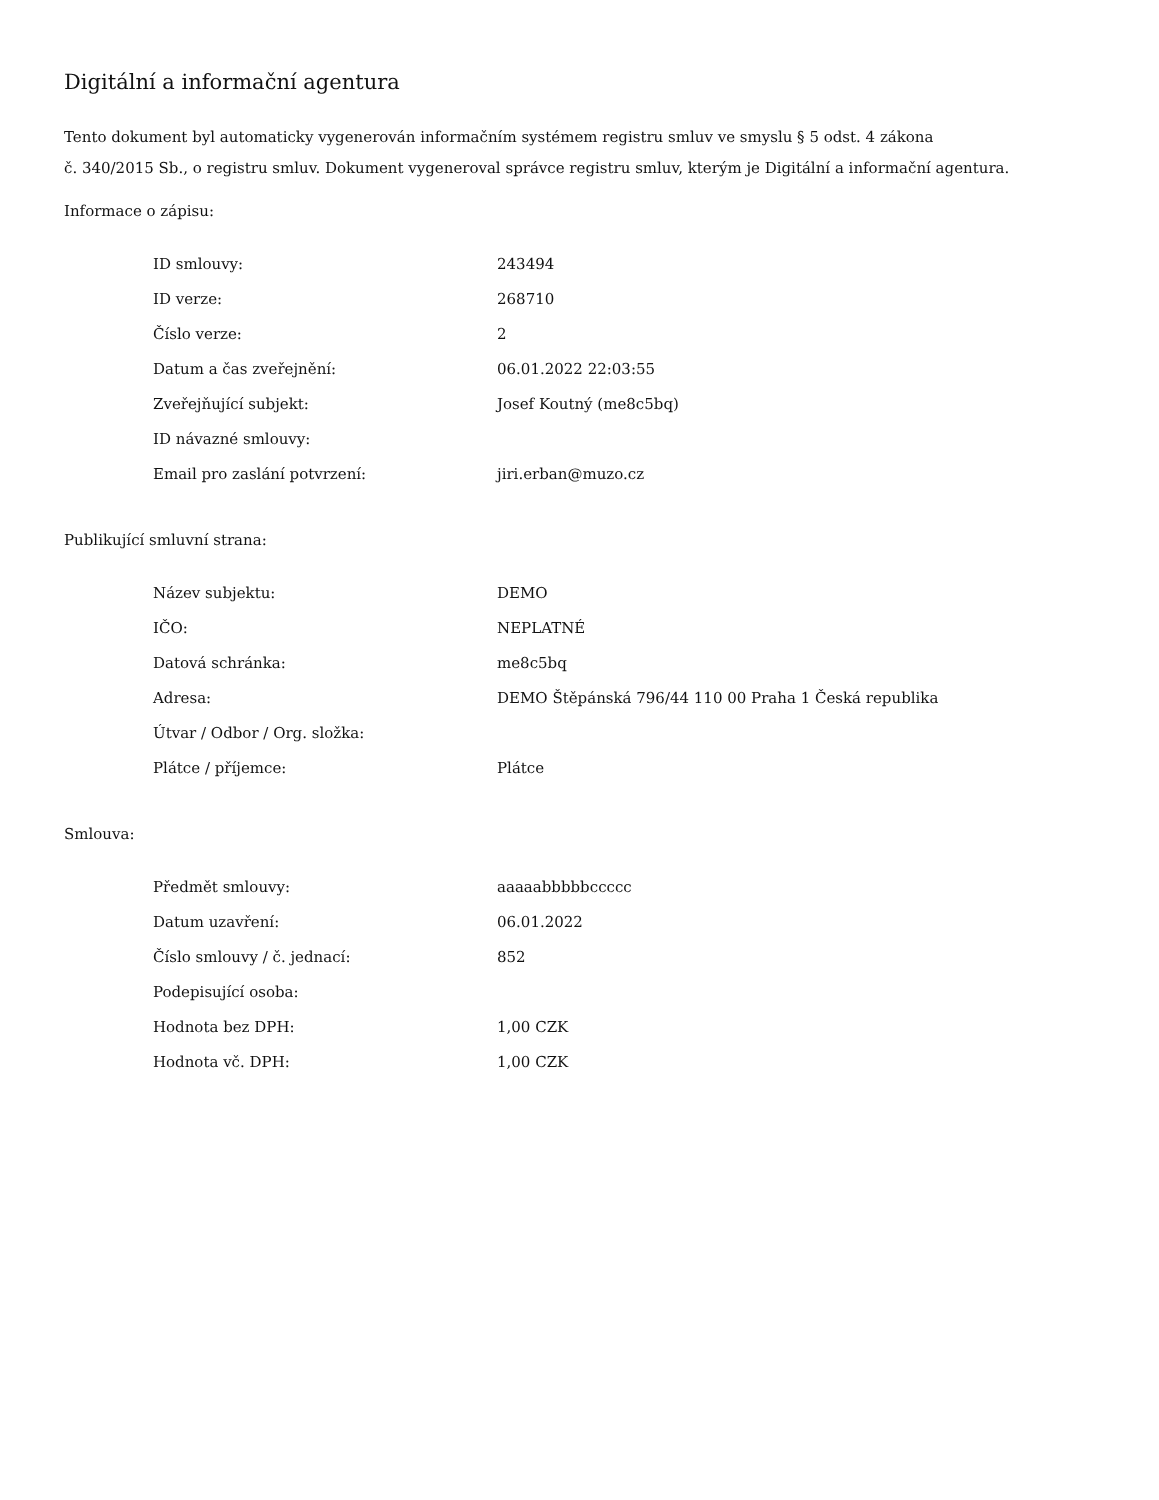Digitální a informační agentura
Tento dokument byl automaticky vygenerován informačním systémem registru smluv ve smyslu § 5 odst. 4 zákona
č. 340/2015 Sb., o registru smluv. Dokument vygeneroval správce registru smluv, kterým je Digitální a informační agentura.
Informace o zápisu:
| ID smlouvy: | 243494 |
| ID verze: | 268710 |
| Číslo verze: | 2 |
| Datum a čas zveřejnění: | 06.01.2022 22:03:55 |
| Zveřejňující subjekt: | Josef Koutný (me8c5bq) |
| ID návazné smlouvy: | |
| Email pro zaslání potvrzení: | jiri.erban@muzo.cz |
Publikující smluvní strana:
| Název subjektu: | DEMO |
| IČO: | NEPLATNÉ |
| Datová schránka: | me8c5bq |
| Adresa: | DEMO Štěpánská 796/44 110 00 Praha 1 Česká republika |
| Útvar / Odbor / Org. složka: | |
| Plátce / příjemce: | Plátce |
Smlouva:
| Předmět smlouvy: | aaaaabbbbbccccc |
| Datum uzavření: | 06.01.2022 |
| Číslo smlouvy / č. jednací: | 852 |
| Podepisující osoba: | |
| Hodnota bez DPH: | 1,00 CZK |
| Hodnota vč. DPH: | 1,00 CZK |